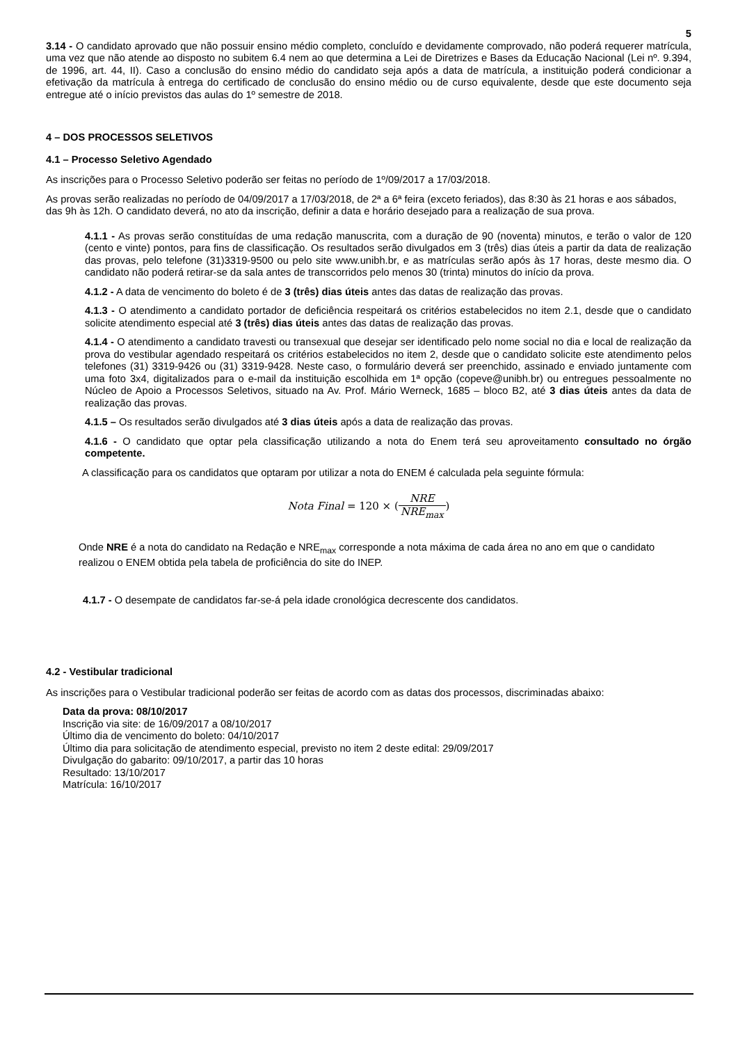5
3.14 - O candidato aprovado que não possuir ensino médio completo, concluído e devidamente comprovado, não poderá requerer matrícula, uma vez que não atende ao disposto no subitem 6.4 nem ao que determina a Lei de Diretrizes e Bases da Educação Nacional (Lei nº. 9.394, de 1996, art. 44, II). Caso a conclusão do ensino médio do candidato seja após a data de matrícula, a instituição poderá condicionar a efetivação da matrícula à entrega do certificado de conclusão do ensino médio ou de curso equivalente, desde que este documento seja entregue até o início previstos das aulas do 1º semestre de 2018.
4 – DOS PROCESSOS SELETIVOS
4.1 – Processo Seletivo Agendado
As inscrições para o Processo Seletivo poderão ser feitas no período de 1º/09/2017 a 17/03/2018.
As provas serão realizadas no período de 04/09/2017 a 17/03/2018, de 2ª a 6ª feira (exceto feriados), das 8:30 às 21 horas e aos sábados, das 9h às 12h. O candidato deverá, no ato da inscrição, definir a data e horário desejado para a realização de sua prova.
4.1.1 - As provas serão constituídas de uma redação manuscrita, com a duração de 90 (noventa) minutos, e terão o valor de 120 (cento e vinte) pontos, para fins de classificação. Os resultados serão divulgados em 3 (três) dias úteis a partir da data de realização das provas, pelo telefone (31)3319-9500 ou pelo site www.unibh.br, e as matrículas serão após às 17 horas, deste mesmo dia. O candidato não poderá retirar-se da sala antes de transcorridos pelo menos 30 (trinta) minutos do início da prova.
4.1.2 - A data de vencimento do boleto é de 3 (três) dias úteis antes das datas de realização das provas.
4.1.3 - O atendimento a candidato portador de deficiência respeitará os critérios estabelecidos no item 2.1, desde que o candidato solicite atendimento especial até 3 (três) dias úteis antes das datas de realização das provas.
4.1.4 - O atendimento a candidato travesti ou transexual que desejar ser identificado pelo nome social no dia e local de realização da prova do vestibular agendado respeitará os critérios estabelecidos no item 2, desde que o candidato solicite este atendimento pelos telefones (31) 3319-9426 ou (31) 3319-9428. Neste caso, o formulário deverá ser preenchido, assinado e enviado juntamente com uma foto 3x4, digitalizados para o e-mail da instituição escolhida em 1ª opção (copeve@unibh.br) ou entregues pessoalmente no Núcleo de Apoio a Processos Seletivos, situado na Av. Prof. Mário Werneck, 1685 – bloco B2, até 3 dias úteis antes da data de realização das provas.
4.1.5 – Os resultados serão divulgados até 3 dias úteis após a data de realização das provas.
4.1.6 - O candidato que optar pela classificação utilizando a nota do Enem terá seu aproveitamento consultado no órgão competente.
A classificação para os candidatos que optaram por utilizar a nota do ENEM é calculada pela seguinte fórmula:
Nota Final = 120 × (NRE NRE<sub>max</sub>)
Onde NRE é a nota do candidato na Redação e NRE<sub>max</sub> corresponde a nota máxima de cada área no ano em que o candidato realizou o ENEM obtida pela tabela de proficiência do site do INEP.
4.1.7 - O desempate de candidatos far-se-á pela idade cronológica decrescente dos candidatos.
4.2 - Vestibular tradicional
As inscrições para o Vestibular tradicional poderão ser feitas de acordo com as datas dos processos, discriminadas abaixo:
Data da prova: 08/10/2017
Inscrição via site: de 16/09/2017 a 08/10/2017
Último dia de vencimento do boleto: 04/10/2017
Último dia para solicitação de atendimento especial, previsto no item 2 deste edital: 29/09/2017
Divulgação do gabarito: 09/10/2017, a partir das 10 horas
Resultado: 13/10/2017
Matrícula: 16/10/2017